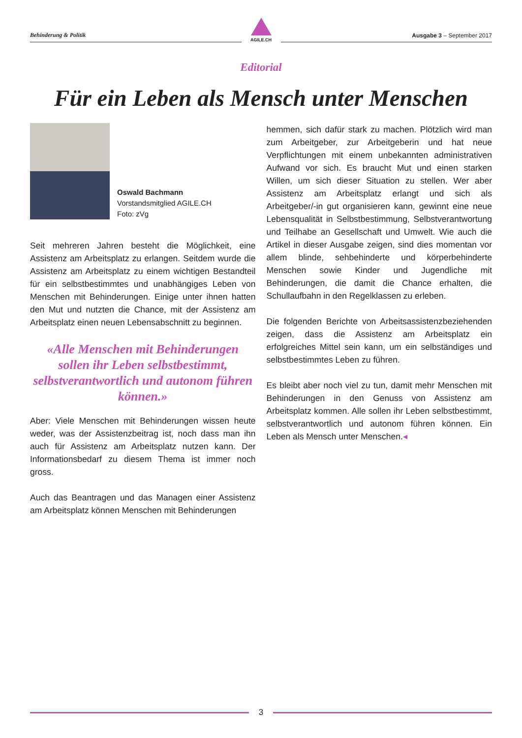Behinderung & Politik
AGILE.CH
Ausgabe 3 – September 2017
Editorial
Für ein Leben als Mensch unter Menschen
Oswald Bachmann
Vorstandsmitglied AGILE.CH
Foto: zVg
Seit mehreren Jahren besteht die Möglichkeit, eine Assistenz am Arbeitsplatz zu erlangen. Seitdem wurde die Assistenz am Arbeitsplatz zu einem wichtigen Bestandteil für ein selbstbestimmtes und unabhängiges Leben von Menschen mit Behinderungen. Einige unter ihnen hatten den Mut und nutzten die Chance, mit der Assistenz am Arbeitsplatz einen neuen Lebensabschnitt zu beginnen.
«Alle Menschen mit Behinderungen sollen ihr Leben selbstbestimmt, selbstverantwortlich und autonom führen können.»
Aber: Viele Menschen mit Behinderungen wissen heute weder, was der Assistenzbeitrag ist, noch dass man ihn auch für Assistenz am Arbeitsplatz nutzen kann. Der Informationsbedarf zu diesem Thema ist immer noch gross.
Auch das Beantragen und das Managen einer Assistenz am Arbeitsplatz können Menschen mit Behinderungen
hemmen, sich dafür stark zu machen. Plötzlich wird man zum Arbeitgeber, zur Arbeitgeberin und hat neue Verpflichtungen mit einem unbekannten administrativen Aufwand vor sich. Es braucht Mut und einen starken Willen, um sich dieser Situation zu stellen. Wer aber Assistenz am Arbeitsplatz erlangt und sich als Arbeitgeber/-in gut organisieren kann, gewinnt eine neue Lebensqualität in Selbstbestimmung, Selbstverantwortung und Teilhabe an Gesellschaft und Umwelt. Wie auch die Artikel in dieser Ausgabe zeigen, sind dies momentan vor allem blinde, sehbehinderte und körperbehinderte Menschen sowie Kinder und Jugendliche mit Behinderungen, die damit die Chance erhalten, die Schullaufbahn in den Regelklassen zu erleben.
Die folgenden Berichte von Arbeitsassistenzbeziehenden zeigen, dass die Assistenz am Arbeitsplatz ein erfolgreiches Mittel sein kann, um ein selbständiges und selbstbestimmtes Leben zu führen.
Es bleibt aber noch viel zu tun, damit mehr Menschen mit Behinderungen in den Genuss von Assistenz am Arbeitsplatz kommen. Alle sollen ihr Leben selbstbestimmt, selbstverantwortlich und autonom führen können. Ein Leben als Mensch unter Menschen.◂
3